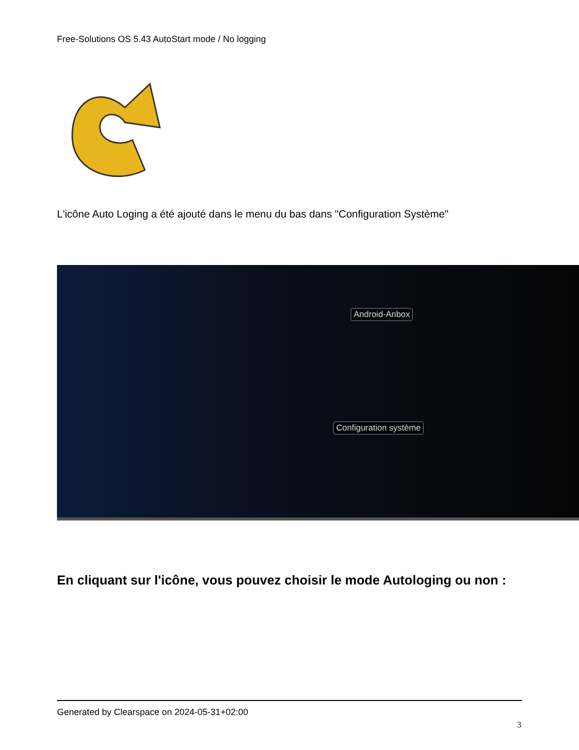Free-Solutions OS 5.43 AutoStart mode / No logging
L'icône Auto Loging a été ajouté dans le menu du bas dans "Configuration Système"
Android-Anbox
Configuration système
En cliquant sur l'icône, vous pouvez choisir le mode Autologing ou non :
Generated by Clearspace on 2024-05-31+02:00
3